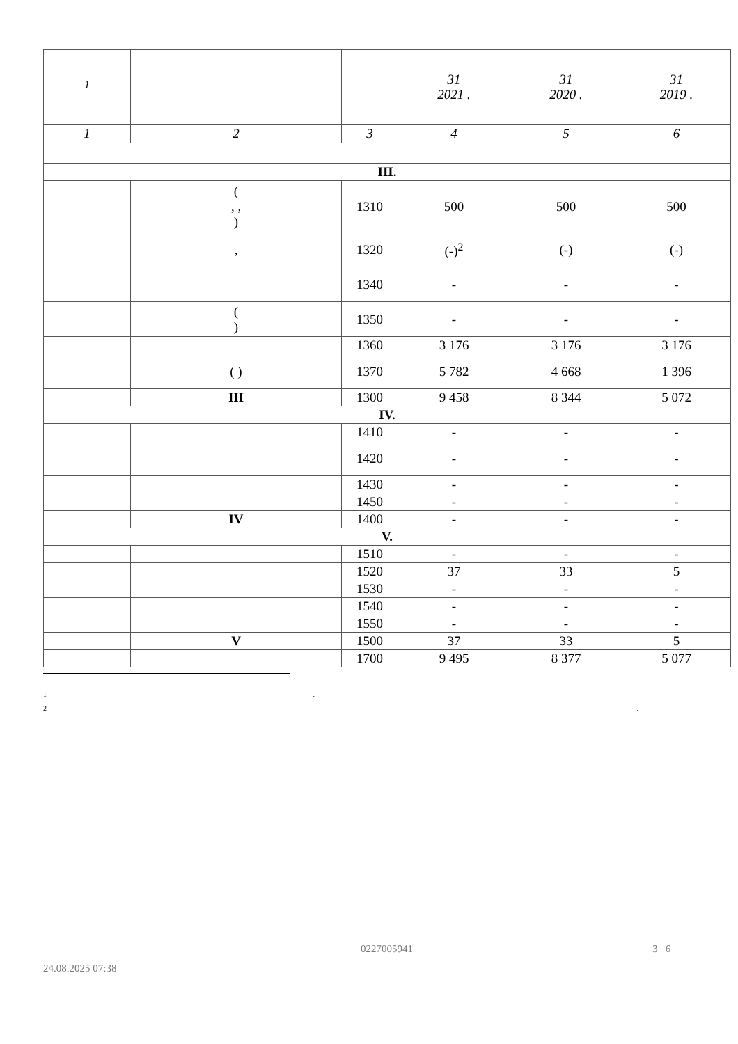| <sup>1</sup> | | | 31 2021 . | 31 2020 . | 31 2019 . |
| --- | --- | --- | --- | --- | --- |
| 1 | 2 | 3 | 4 | 5 | 6 |
| III. | | | | | |
| | ( , , ) | 1310 | 500 | 500 | 500 |
| | , | 1320 | (-)<sup>2</sup> | (-) | (-) |
| | | 1340 | - | - | - |
| | ( ) | 1350 | - | - | - |
| | | 1360 | 3 176 | 3 176 | 3 176 |
| | ( ) | 1370 | 5 782 | 4 668 | 1 396 |
| | III | 1300 | 9 458 | 8 344 | 5 072 |
| IV. | | | | | |
| | | 1410 | - | - | - |
| | | 1420 | - | - | - |
| | | 1430 | - | - | - |
| | | 1450 | - | - | - |
| | IV | 1400 | - | - | - |
| V. | | | | | |
| | | 1510 | - | - | - |
| | | 1520 | 37 | 33 | 5 |
| | | 1530 | - | - | - |
| | | 1540 | - | - | - |
| | | 1550 | - | - | - |
| | V | 1500 | 37 | 33 | 5 |
| | | 1700 | 9 495 | 8 377 | 5 077 |
1 .
2 .
0227005941 3 6
24.08.2025 07:38